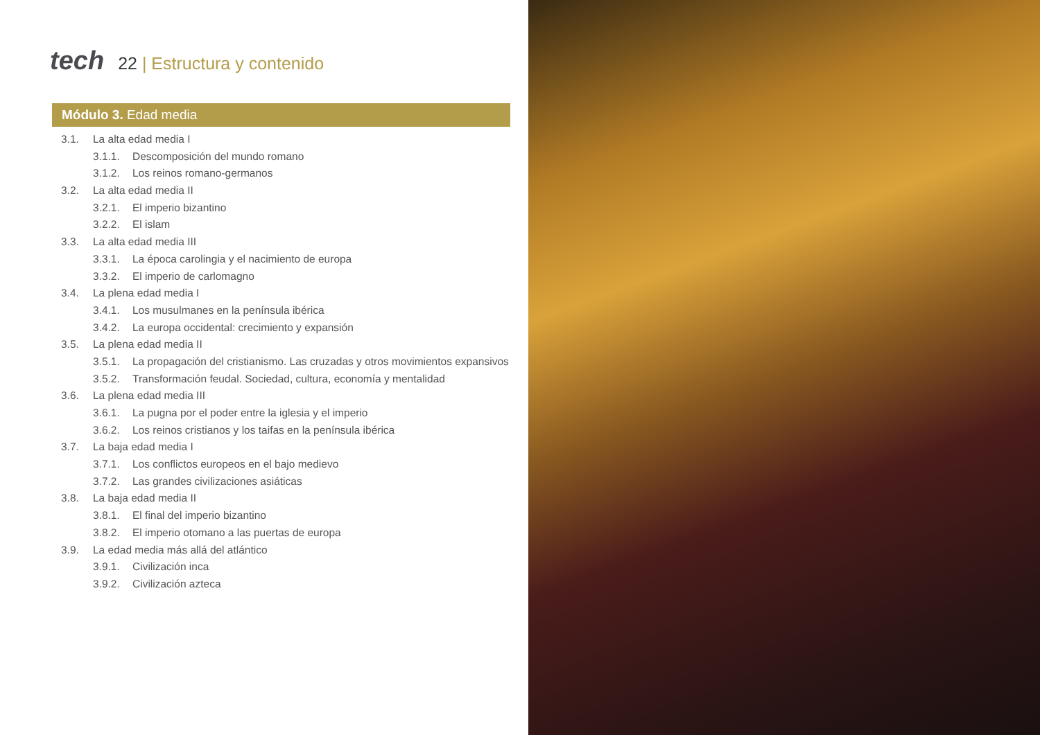tech
22 | Estructura y contenido
Módulo 3. Edad media
3.1. La alta edad media I
3.1.1. Descomposición del mundo romano
3.1.2. Los reinos romano-germanos
3.2. La alta edad media II
3.2.1. El imperio bizantino
3.2.2. El islam
3.3. La alta edad media III
3.3.1. La época carolingia y el nacimiento de europa
3.3.2. El imperio de carlomagno
3.4. La plena edad media I
3.4.1. Los musulmanes en la península ibérica
3.4.2. La europa occidental: crecimiento y expansión
3.5. La plena edad media II
3.5.1. La propagación del cristianismo. Las cruzadas y otros movimientos expansivos
3.5.2. Transformación feudal. Sociedad, cultura, economía y mentalidad
3.6. La plena edad media III
3.6.1. La pugna por el poder entre la iglesia y el imperio
3.6.2. Los reinos cristianos y los taifas en la península ibérica
3.7. La baja edad media I
3.7.1. Los conflictos europeos en el bajo medievo
3.7.2. Las grandes civilizaciones asiáticas
3.8. La baja edad media II
3.8.1. El final del imperio bizantino
3.8.2. El imperio otomano a las puertas de europa
3.9. La edad media más allá del atlántico
3.9.1. Civilización inca
3.9.2. Civilización azteca